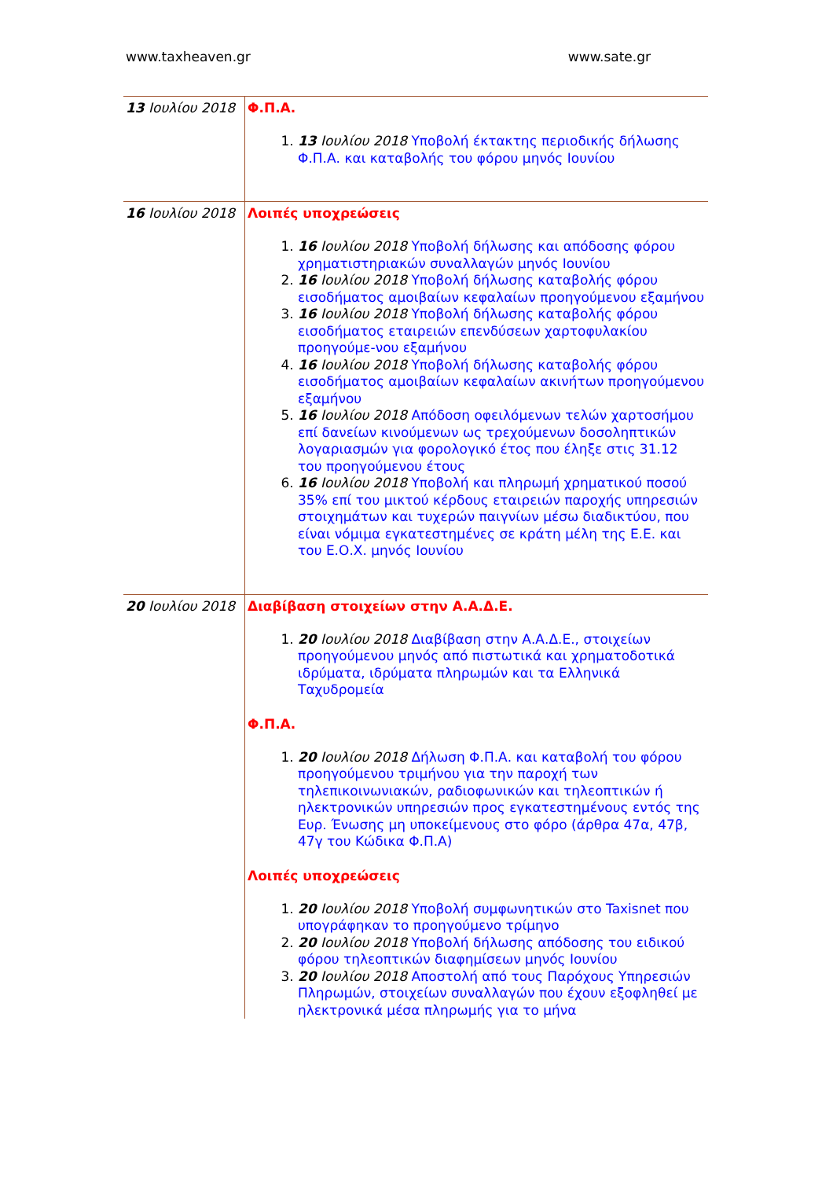www.taxheaven.gr www.sate.gr
| 13 Ιουλίου 2018 | Φ.Π.Α. 1. 13 Ιουλίου 2018 Υποβολή έκτακτης περιοδικής δήλωσης Φ.Π.Α. και καταβολής του φόρου μηνός Ιουνίου |
| 16 Ιουλίου 2018 | Λοιπές υποχρεώσεις 1. 16 Ιουλίου 2018 Υποβολή δήλωσης και απόδοσης φόρου χρηματιστηριακών συναλλαγών μηνός Ιουνίου 2. 16 Ιουλίου 2018 Υποβολή δήλωσης καταβολής φόρου εισοδήματος αμοιβαίων κεφαλαίων προηγούμενου εξαμήνου 3. 16 Ιουλίου 2018 Υποβολή δήλωσης καταβολής φόρου εισοδήματος εταιρειών επενδύσεων χαρτοφυλακίου προηγούμε-νου εξαμήνου 4. 16 Ιουλίου 2018 Υποβολή δήλωσης καταβολής φόρου εισοδήματος αμοιβαίων κεφαλαίων ακινήτων προηγούμενου εξαμήνου 5. 16 Ιουλίου 2018 Απόδοση οφειλόμενων τελών χαρτοσήμου επί δανείων κινούμενων ως τρεχούμενων δοσοληπτικών λογαριασμών για φορολογικό έτος που έληξε στις 31.12 του προηγούμενου έτους 6. 16 Ιουλίου 2018 Υποβολή και πληρωμή χρηματικού ποσού 35% επί του μικτού κέρδους εταιρειών παροχής υπηρεσιών στοιχημάτων και τυχερών παιγνίων μέσω διαδικτύου, που είναι νόμιμα εγκατεστημένες σε κράτη μέλη της Ε.Ε. και του Ε.Ο.Χ. μηνός Ιουνίου |
| 20 Ιουλίου 2018 | Διαβίβαση στοιχείων στην Α.Α.Δ.Ε. 1. 20 Ιουλίου 2018 Διαβίβαση στην Α.Α.Δ.Ε., στοιχείων προηγούμενου μηνός από πιστωτικά και χρηματοδοτικά ιδρύματα, ιδρύματα πληρωμών και τα Ελληνικά Ταχυδρομεία Φ.Π.Α. 1. 20 Ιουλίου 2018 Δήλωση Φ.Π.Α. και καταβολή του φόρου προηγούμενου τριμήνου για την παροχή των τηλεπικοινωνιακών, ραδιοφωνικών και τηλεοπτικών ή ηλεκτρονικών υπηρεσιών προς εγκατεστημένους εντός της Ευρ. Ένωσης μη υποκείμενους στο φόρο (άρθρα 47α, 47β, 47γ του Κώδικα Φ.Π.Α) Λοιπές υποχρεώσεις 1. 20 Ιουλίου 2018 Υποβολή συμφωνητικών στο Taxisnet που υπογράφηκαν το προηγούμενο τρίμηνο 2. 20 Ιουλίου 2018 Υποβολή δήλωσης απόδοσης του ειδικού φόρου τηλεοπτικών διαφημίσεων μηνός Ιουνίου 3. 20 Ιουλίου 2018 Αποστολή από τους Παρόχους Υπηρεσιών Πληρωμών, στοιχείων συναλλαγών που έχουν εξοφληθεί με ηλεκτρονικά μέσα πληρωμής για το μήνα |